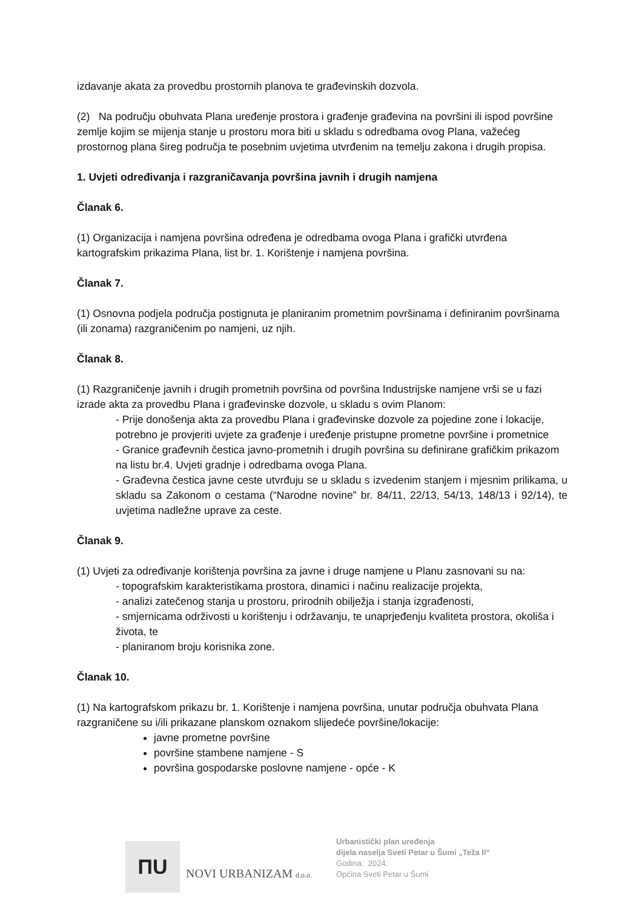izdavanje akata za provedbu prostornih planova te građevinskih dozvola.
(2) Na području obuhvata Plana uređenje prostora i građenje građevina na površini ili ispod površine zemlje kojim se mijenja stanje u prostoru mora biti u skladu s odredbama ovog Plana, važećeg prostornog plana šireg područja te posebnim uvjetima utvrđenim na temelju zakona i drugih propisa.
1. Uvjeti određivanja i razgraničavanja površina javnih i drugih namjena
Članak 6.
(1) Organizacija i namjena površina određena je odredbama ovoga Plana i grafički utvrđena kartografskim prikazima Plana, list br. 1. Korištenje i namjena površina.
Članak 7.
(1) Osnovna podjela područja postignuta je planiranim prometnim površinama i definiranim površinama (ili zonama) razgraničenim po namjeni, uz njih.
Članak 8.
(1) Razgraničenje javnih i drugih prometnih površina od površina Industrijske namjene vrši se u fazi izrade akta za provedbu Plana i građevinske dozvole, u skladu s ovim Planom:
- Prije donošenja akta za provedbu Plana i građevinske dozvole za pojedine zone i lokacije, potrebno je provjeriti uvjete za građenje i uređenje pristupne prometne površine i prometnice
- Granice građevnih čestica javno-prometnih i drugih površina su definirane grafičkim prikazom na listu br.4. Uvjeti gradnje i odredbama ovoga Plana.
- Građevna čestica javne ceste utvrđuju se u skladu s izvedenim stanjem i mjesnim prilikama, u skladu sa Zakonom o cestama (“Narodne novine” br. 84/11, 22/13, 54/13, 148/13 i 92/14), te uvjetima nadležne uprave za ceste.
Članak 9.
(1) Uvjeti za određivanje korištenja površina za javne i druge namjene u Planu zasnovani su na:
- topografskim karakteristikama prostora, dinamici i načinu realizacije projekta,
- analizi zatečenog stanja u prostoru, prirodnih obilježja i stanja izgrađenosti,
- smjernicama održivosti u korištenju i održavanju, te unaprjeđenju kvaliteta prostora, okoliša i života, te
- planiranom broju korisnika zone.
Članak 10.
(1) Na kartografskom prikazu br. 1. Korištenje i namjena površina, unutar područja obuhvata Plana razgraničene su i/ili prikazane planskom oznakom slijedeće površine/lokacije:
javne prometne površine
površine stambene namjene - S
površina gospodarske poslovne namjene - opće - K
ПU
NOVI URBANIZAM d.o.o.
Urbanistički plan uređenja
dijela naselja Sveti Petar u Šumi „Teža II“
Godina: 2024.
Općina Sveti Petar u Šumi